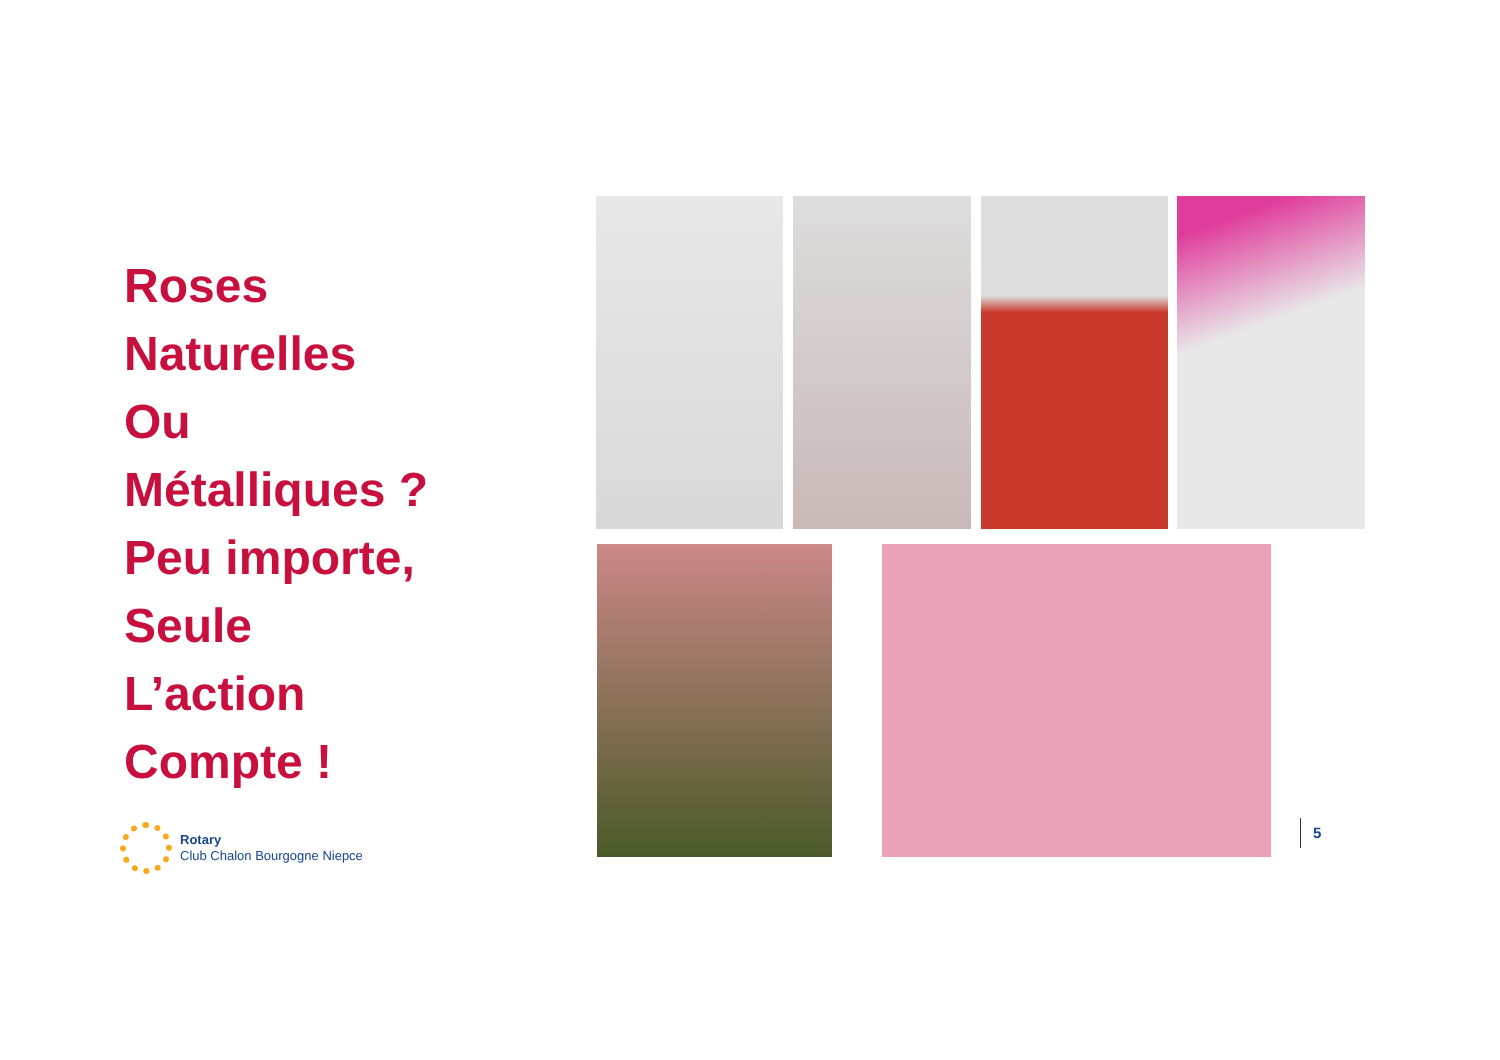Roses
Naturelles
Ou
Métalliques ?
Peu importe,
Seule
L’action
Compte !
Rotary
Club Chalon Bourgogne Niepce
5